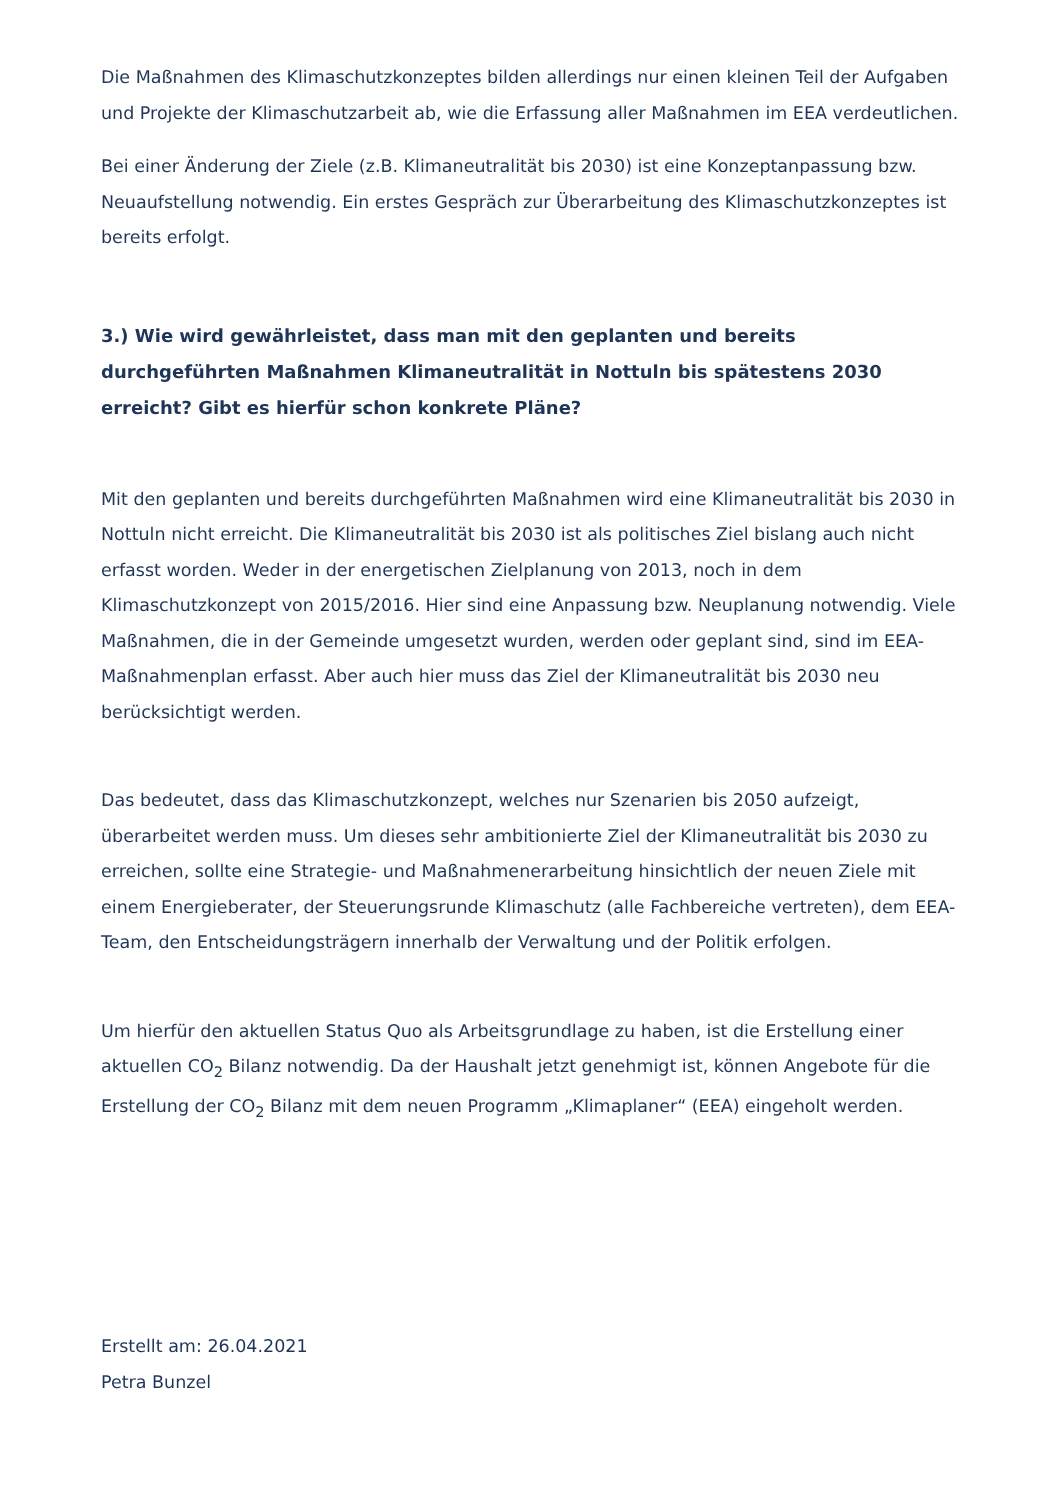Die Maßnahmen des Klimaschutzkonzeptes bilden allerdings nur einen kleinen Teil der Aufgaben und Projekte der Klimaschutzarbeit ab, wie die Erfassung aller Maßnahmen im EEA verdeutlichen.
Bei einer Änderung der Ziele (z.B. Klimaneutralität bis 2030) ist eine Konzeptanpassung bzw. Neuaufstellung notwendig. Ein erstes Gespräch zur Überarbeitung des Klimaschutzkonzeptes ist bereits erfolgt.
3.) Wie wird gewährleistet, dass man mit den geplanten und bereits durchgeführten Maßnahmen Klimaneutralität in Nottuln bis spätestens 2030 erreicht? Gibt es hierfür schon konkrete Pläne?
Mit den geplanten und bereits durchgeführten Maßnahmen wird eine Klimaneutralität bis 2030 in Nottuln nicht erreicht. Die Klimaneutralität bis 2030 ist als politisches Ziel bislang auch nicht erfasst worden. Weder in der energetischen Zielplanung von 2013, noch in dem Klimaschutzkonzept von 2015/2016. Hier sind eine Anpassung bzw. Neuplanung notwendig. Viele Maßnahmen, die in der Gemeinde umgesetzt wurden, werden oder geplant sind, sind im EEA- Maßnahmenplan erfasst. Aber auch hier muss das Ziel der Klimaneutralität bis 2030 neu berücksichtigt werden.
Das bedeutet, dass das Klimaschutzkonzept, welches nur Szenarien bis 2050 aufzeigt, überarbeitet werden muss. Um dieses sehr ambitionierte Ziel der Klimaneutralität bis 2030 zu erreichen, sollte eine Strategie- und Maßnahmenerarbeitung hinsichtlich der neuen Ziele mit einem Energieberater, der Steuerungsrunde Klimaschutz (alle Fachbereiche vertreten), dem EEA- Team, den Entscheidungsträgern innerhalb der Verwaltung und der Politik erfolgen.
Um hierfür den aktuellen Status Quo als Arbeitsgrundlage zu haben, ist die Erstellung einer aktuellen CO<sub>2</sub> Bilanz notwendig. Da der Haushalt jetzt genehmigt ist, können Angebote für die Erstellung der CO<sub>2</sub> Bilanz mit dem neuen Programm „Klimaplaner“ (EEA) eingeholt werden.
Erstellt am: 26.04.2021
Petra Bunzel